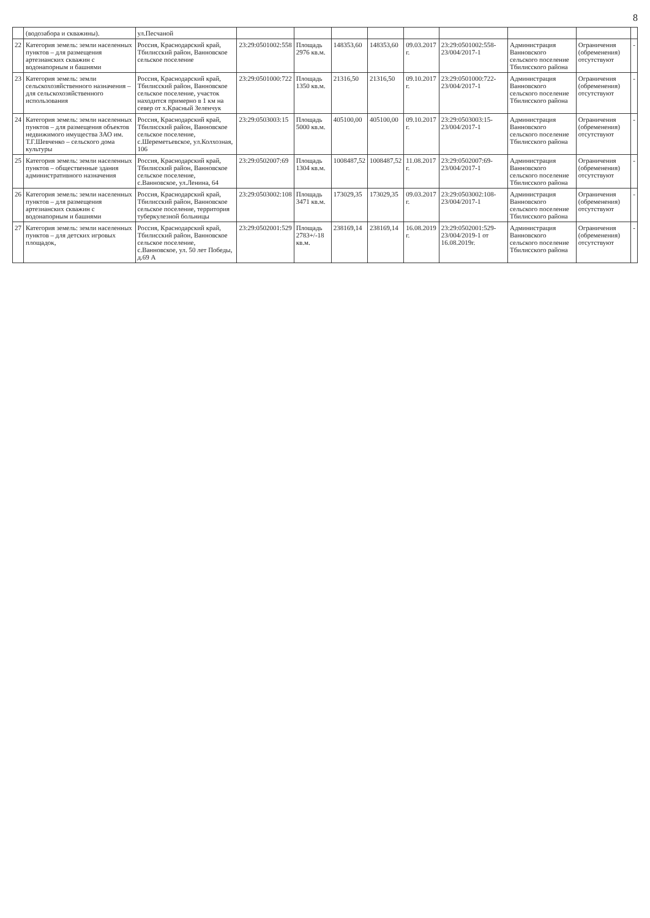8
| | (водозабора и скважины). | ул.Песчаной | | | | | | | | | |
| 22 | Категория земель: земли населенных пунктов – для размещения артезианских скважин с водонапорным и башнями | Россия, Краснодарский край, Тбилисский район, Ванновское сельское поселение | 23:29:0501002:558 | Площадь 2976 кв.м. | 148353,60 | 148353,60 | 09.03.2017 г. | 23:29:0501002:558-23/004/2017-1 | Администрация Ванновского сельского поселение Тбилисского района | Ограничения (обременения) отсутствуют | - |
| 23 | Категория земель: земли сельскохозяйственного назначения – для сельскохозяйственного использования | Россия, Краснодарский край, Тбилисский район, Ванновское сельское поселение, участок находится примерно в 1 км на север от х.Красный Зеленчук | 23:29:0501000:722 | Площадь 1350 кв.м. | 21316,50 | 21316,50 | 09.10.2017 г. | 23:29:0501000:722-23/004/2017-1 | Администрация Ванновского сельского поселение Тбилисского района | Ограничения (обременения) отсутствуют | - |
| 24 | Категория земель: земли населенных пунктов – для размещения объектов недвижимого имущества ЗАО им. Т.Г.Шевченко – сельского дома культуры | Россия, Краснодарский край, Тбилисский район, Ванновское сельское поселение, с.Шереметьевское, ул.Колхозная, 106 | 23:29:0503003:15 | Площадь 5000 кв.м. | 405100,00 | 405100,00 | 09.10.2017 г. | 23:29:0503003:15-23/004/2017-1 | Администрация Ванновского сельского поселение Тбилисского района | Ограничения (обременения) отсутствуют | - |
| 25 | Категория земель: земли населенных пунктов – общественные здания административного назначения | Россия, Краснодарский край, Тбилисский район, Ванновское сельское поселение, с.Ванновское, ул.Ленина, 64 | 23:29:0502007:69 | Площадь 1304 кв.м. | 1008487,52 | 1008487,52 | 11.08.2017 г. | 23:29:0502007:69-23/004/2017-1 | Администрация Ванновского сельского поселение Тбилисского района | Ограничения (обременения) отсутствуют | - |
| 26 | Категория земель: земли населенных пунктов – для размещения артезианских скважин с водонапорным и башнями | Россия, Краснодарский край, Тбилисский район, Ванновское сельское поселение, территория туберкулезной больницы | 23:29:0503002:108 | Площадь 3471 кв.м. | 173029,35 | 173029,35 | 09.03.2017 г. | 23:29:0503002:108-23/004/2017-1 | Администрация Ванновского сельского поселение Тбилисского района | Ограничения (обременения) отсутствуют | - |
| 27 | Категория земель: земли населенных пунктов – для детских игровых площадок, | Россия, Краснодарский край, Тбилисский район, Ванновское сельское поселение, с.Ванновское, ул. 50 лет Победы, д.69 А | 23:29:0502001:529 | Площадь 2783+/-18 кв.м. | 238169,14 | 238169,14 | 16.08.2019 г. | 23:29:0502001:529-23/004/2019-1 от 16.08.2019г. | Администрация Ванновского сельского поселение Тбилисского района | Ограничения (обременения) отсутствуют | - |